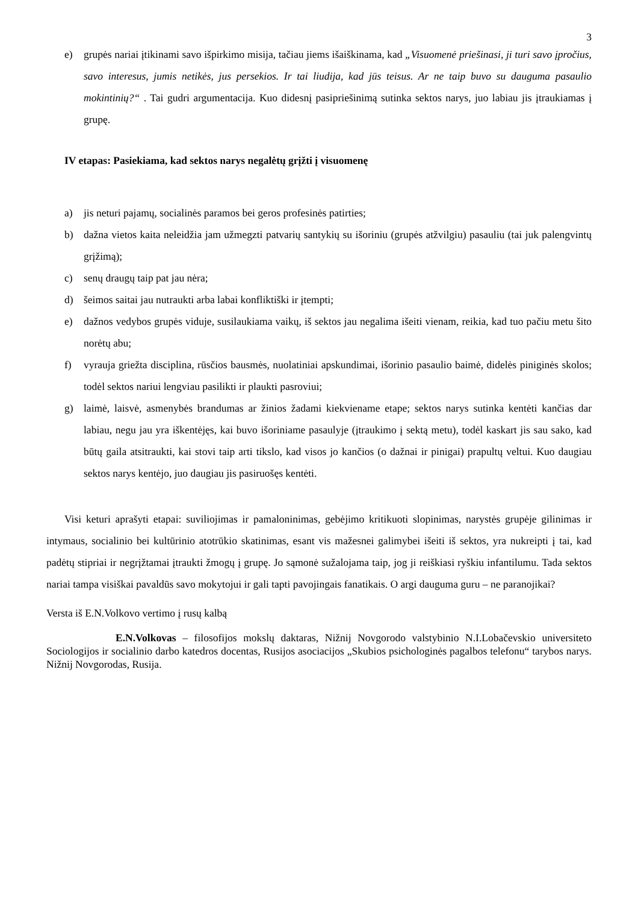3
e) grupės nariai įtikinami savo išpirkimo misija, tačiau jiems išaiškinama, kad „Visuomenė priešinasi, ji turi savo įpročius, savo interesus, jumis netikės, jus persekios. Ir tai liudija, kad jūs teisus. Ar ne taip buvo su dauguma pasaulio mokintinių?“ . Tai gudri argumentacija. Kuo didesnį pasipriešinimą sutinka sektos narys, juo labiau jis įtraukiamas į grupę.
IV etapas: Pasiekiama, kad sektos narys negalėtų grįžti į visuomenę
a) jis neturi pajamų, socialinės paramos bei geros profesinės patirties;
b) dažna vietos kaita neleidžia jam užmegzti patvarių santykių su išoriniu (grupės atžvilgiu) pasauliu (tai juk palengvintų grįžimą);
c) senų draugų taip pat jau nėra;
d) šeimos saitai jau nutraukti arba labai konfliktiški ir įtempti;
e) dažnos vedybos grupės viduje, susilaukiama vaikų, iš sektos jau negalima išeiti vienam, reikia, kad tuo pačiu metu šito norėtų abu;
f) vyrauja griežta disciplina, rūsčios bausmės, nuolatiniai apskundimai, išorinio pasaulio baimė, didelės piniginės skolos; todėl sektos nariui lengviau pasilikti ir plaukti pasroviui;
g) laimė, laisvė, asmenybės brandumas ar žinios žadami kiekviename etape; sektos narys sutinka kentėti kančias dar labiau, negu jau yra iškentėjęs, kai buvo išoriniame pasaulyje (įtraukimo į sektą metu), todėl kaskart jis sau sako, kad būtų gaila atsitraukti, kai stovi taip arti tikslo, kad visos jo kančios (o dažnai ir pinigai) prapultų veltui. Kuo daugiau sektos narys kentėjo, juo daugiau jis pasiruošęs kentėti.
Visi keturi aprašyti etapai: suviliojimas ir pamaloninimas, gebėjimo kritikuoti slopinimas, narystės grupėje gilinimas ir intymaus, socialinio bei kultūrinio atotrūkio skatinimas, esant vis mažesnei galimybei išeiti iš sektos, yra nukreipti į tai, kad padėtų stipriai ir negrįžtamai įtraukti žmogų į grupę. Jo sąmonė sužalojama taip, jog ji reiškiasi ryškiu infantilumu. Tada sektos nariai tampa visiškai pavaldūs savo mokytojui ir gali tapti pavojingais fanatikais. O argi dauguma guru – ne paranojikai?
Versta iš E.N.Volkovo vertimo į rusų kalbą
E.N.Volkovas – filosofijos mokslų daktaras, Nižnij Novgorodo valstybinio N.I.Lobačevskio universiteto Sociologijos ir socialinio darbo katedros docentas, Rusijos asociacijos „Skubios psichologinės pagalbos telefonu“ tarybos narys. Nižnij Novgorodas, Rusija.